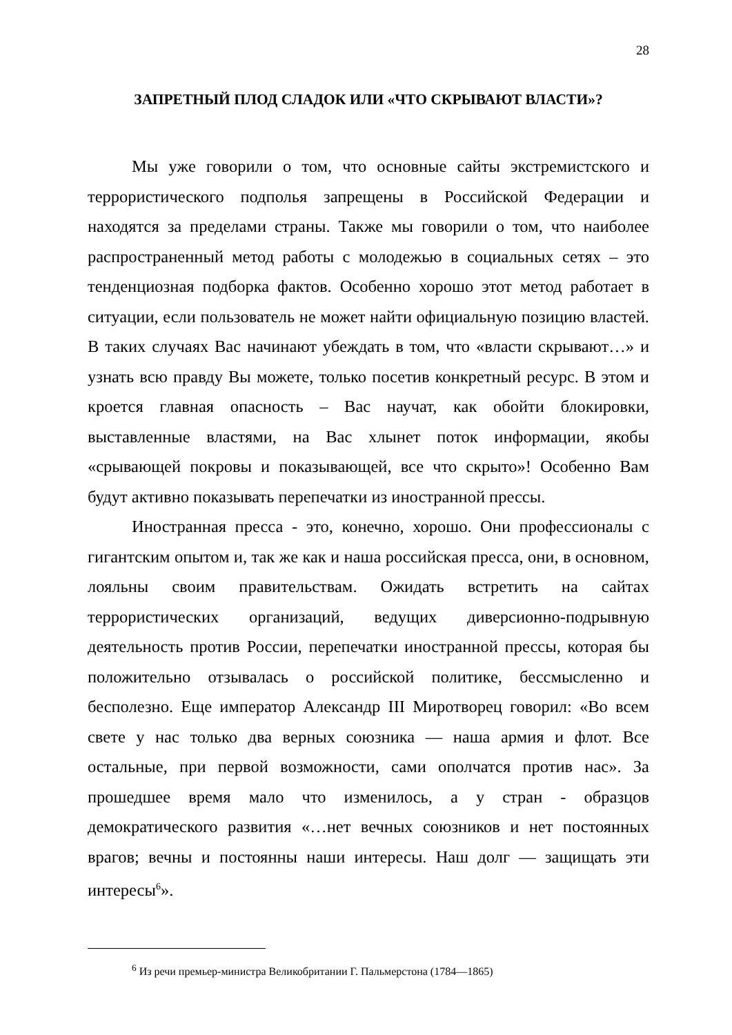28
ЗАПРЕТНЫЙ ПЛОД СЛАДОК ИЛИ «ЧТО СКРЫВАЮТ ВЛАСТИ»?
Мы уже говорили о том, что основные сайты экстремистского и террористического подполья запрещены в Российской Федерации и находятся за пределами страны. Также мы говорили о том, что наиболее распространенный метод работы с молодежью в социальных сетях – это тенденциозная подборка фактов. Особенно хорошо этот метод работает в ситуации, если пользователь не может найти официальную позицию властей. В таких случаях Вас начинают убеждать в том, что «власти скрывают…» и узнать всю правду Вы можете, только посетив конкретный ресурс. В этом и кроется главная опасность – Вас научат, как обойти блокировки, выставленные властями, на Вас хлынет поток информации, якобы «срывающей покровы и показывающей, все что скрыто»! Особенно Вам будут активно показывать перепечатки из иностранной прессы.
Иностранная пресса - это, конечно, хорошо. Они профессионалы с гигантским опытом и, так же как и наша российская пресса, они, в основном, лояльны своим правительствам. Ожидать встретить на сайтах террористических организаций, ведущих диверсионно-подрывную деятельность против России, перепечатки иностранной прессы, которая бы положительно отзывалась о российской политике, бессмысленно и бесполезно. Еще император Александр III Миротворец говорил: «Во всем свете у нас только два верных союзника — наша армия и флот. Все остальные, при первой возможности, сами ополчатся против нас». За прошедшее время мало что изменилось, а у стран - образцов демократического развития «…нет вечных союзников и нет постоянных врагов; вечны и постоянны наши интересы. Наш долг — защищать эти интересы<sup>6</sup>».
<sup>6</sup> Из речи премьер-министра Великобритании Г. Пальмерстона (1784—1865)